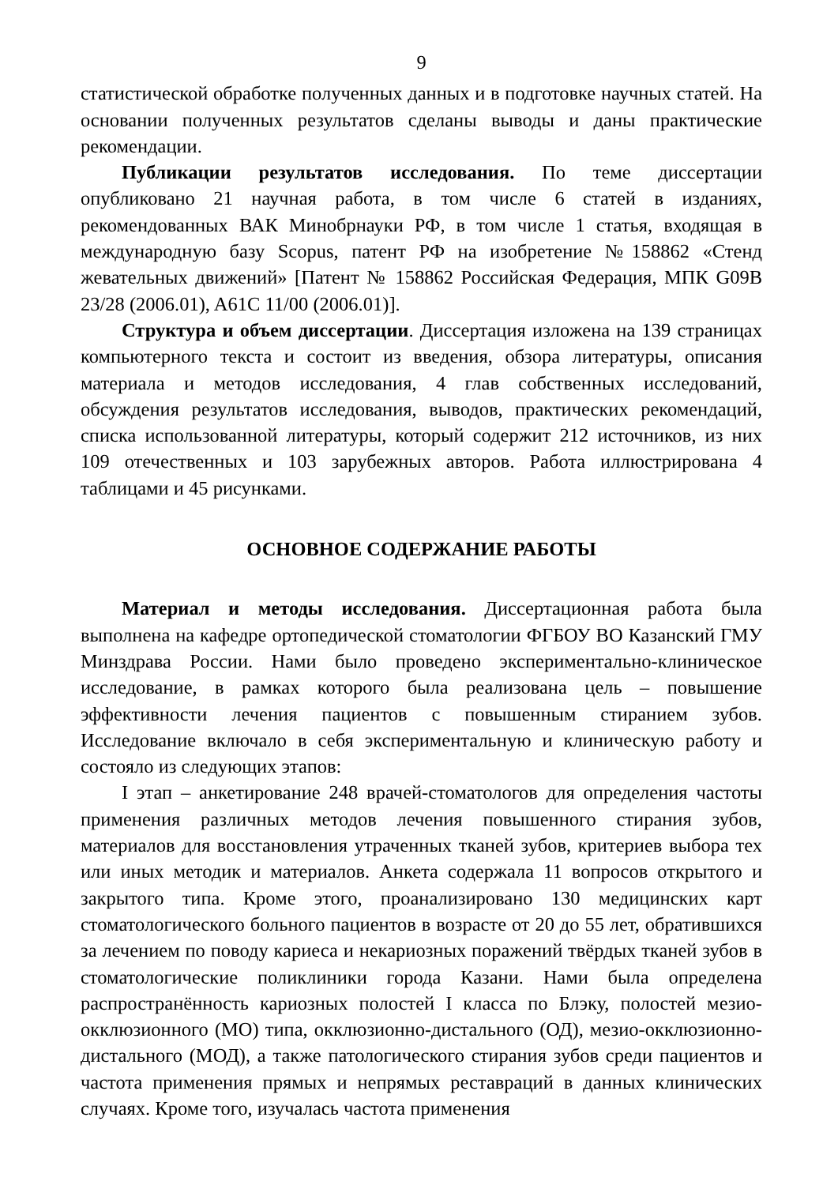9
статистической обработке полученных данных и в подготовке научных статей. На основании полученных результатов сделаны выводы и даны практические рекомендации.
Публикации результатов исследования. По теме диссертации опубликовано 21 научная работа, в том числе 6 статей в изданиях, рекомендованных ВАК Минобрнауки РФ, в том числе 1 статья, входящая в международную базу Scopus, патент РФ на изобретение №158862 «Стенд жевательных движений» [Патент № 158862 Российская Федерация, МПК G09B 23/28 (2006.01), A61C 11/00 (2006.01)].
Структура и объем диссертации. Диссертация изложена на 139 страницах компьютерного текста и состоит из введения, обзора литературы, описания материала и методов исследования, 4 глав собственных исследований, обсуждения результатов исследования, выводов, практических рекомендаций, списка использованной литературы, который содержит 212 источников, из них 109 отечественных и 103 зарубежных авторов. Работа иллюстрирована 4 таблицами и 45 рисунками.
ОСНОВНОЕ СОДЕРЖАНИЕ РАБОТЫ
Материал и методы исследования. Диссертационная работа была выполнена на кафедре ортопедической стоматологии ФГБОУ ВО Казанский ГМУ Минздрава России. Нами было проведено экспериментально-клиническое исследование, в рамках которого была реализована цель – повышение эффективности лечения пациентов с повышенным стиранием зубов. Исследование включало в себя экспериментальную и клиническую работу и состояло из следующих этапов:
I этап – анкетирование 248 врачей-стоматологов для определения частоты применения различных методов лечения повышенного стирания зубов, материалов для восстановления утраченных тканей зубов, критериев выбора тех или иных методик и материалов. Анкета содержала 11 вопросов открытого и закрытого типа. Кроме этого, проанализировано 130 медицинских карт стоматологического больного пациентов в возрасте от 20 до 55 лет, обратившихся за лечением по поводу кариеса и некариозных поражений твёрдых тканей зубов в стоматологические поликлиники города Казани. Нами была определена распространённость кариозных полостей I класса по Блэку, полостей мезио-окклюзионного (МО) типа, окклюзионно-дистального (ОД), мезио-окклюзионно-дистального (МОД), а также патологического стирания зубов среди пациентов и частота применения прямых и непрямых реставраций в данных клинических случаях. Кроме того, изучалась частота применения